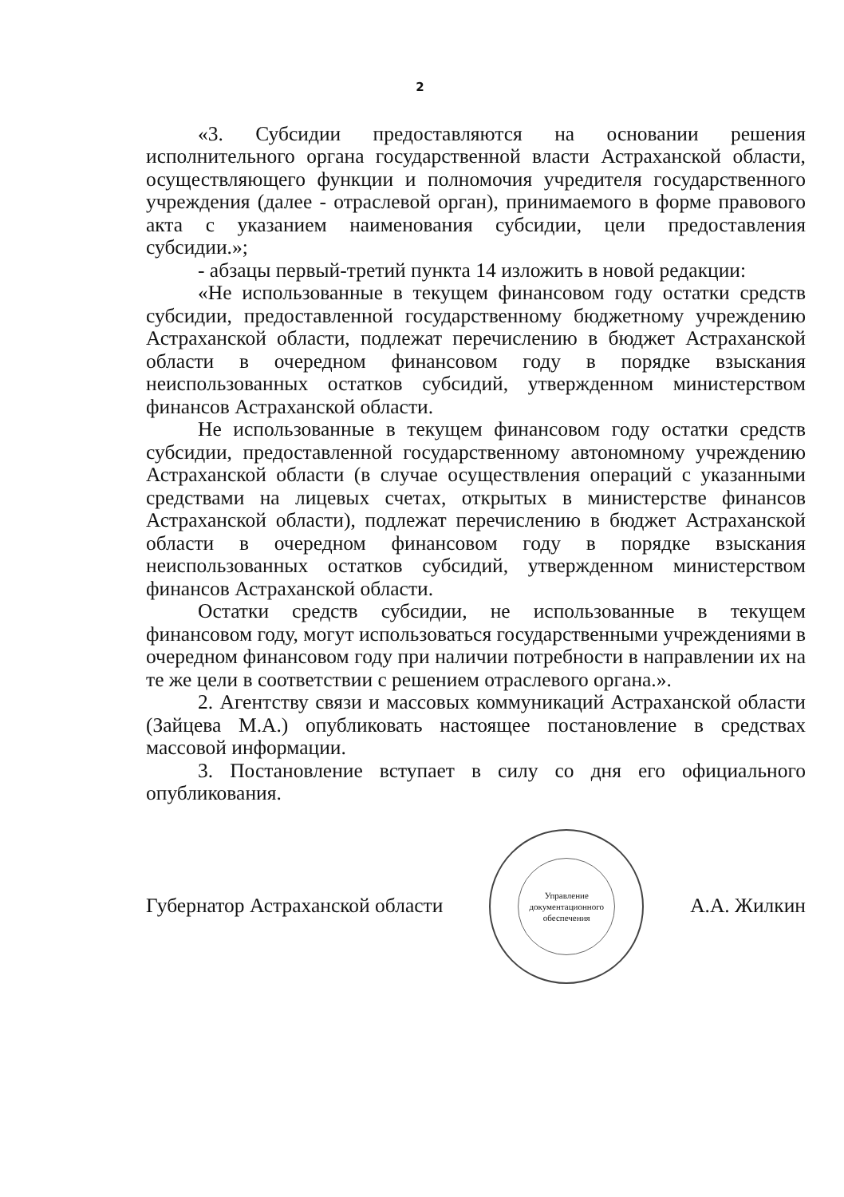2
«3. Субсидии предоставляются на основании решения исполнительного органа государственной власти Астраханской области, осуществляющего функции и полномочия учредителя государственного учреждения (далее - отраслевой орган), принимаемого в форме правового акта с указанием наименования субсидии, цели предоставления субсидии.»;
- абзацы первый-третий пункта 14 изложить в новой редакции:
«Не использованные в текущем финансовом году остатки средств субсидии, предоставленной государственному бюджетному учреждению Астраханской области, подлежат перечислению в бюджет Астраханской области в очередном финансовом году в порядке взыскания неиспользованных остатков субсидий, утвержденном министерством финансов Астраханской области.
Не использованные в текущем финансовом году остатки средств субсидии, предоставленной государственному автономному учреждению Астраханской области (в случае осуществления операций с указанными средствами на лицевых счетах, открытых в министерстве финансов Астраханской области), подлежат перечислению в бюджет Астраханской области в очередном финансовом году в порядке взыскания неиспользованных остатков субсидий, утвержденном министерством финансов Астраханской области.
Остатки средств субсидии, не использованные в текущем финансовом году, могут использоваться государственными учреждениями в очередном финансовом году при наличии потребности в направлении их на те же цели в соответствии с решением отраслевого органа.».
2. Агентству связи и массовых коммуникаций Астраханской области (Зайцева М.А.) опубликовать настоящее постановление в средствах массовой информации.
3. Постановление вступает в силу со дня его официального опубликования.
Губернатор Астраханской области
Управление документационного обеспечения
А.А. Жилкин